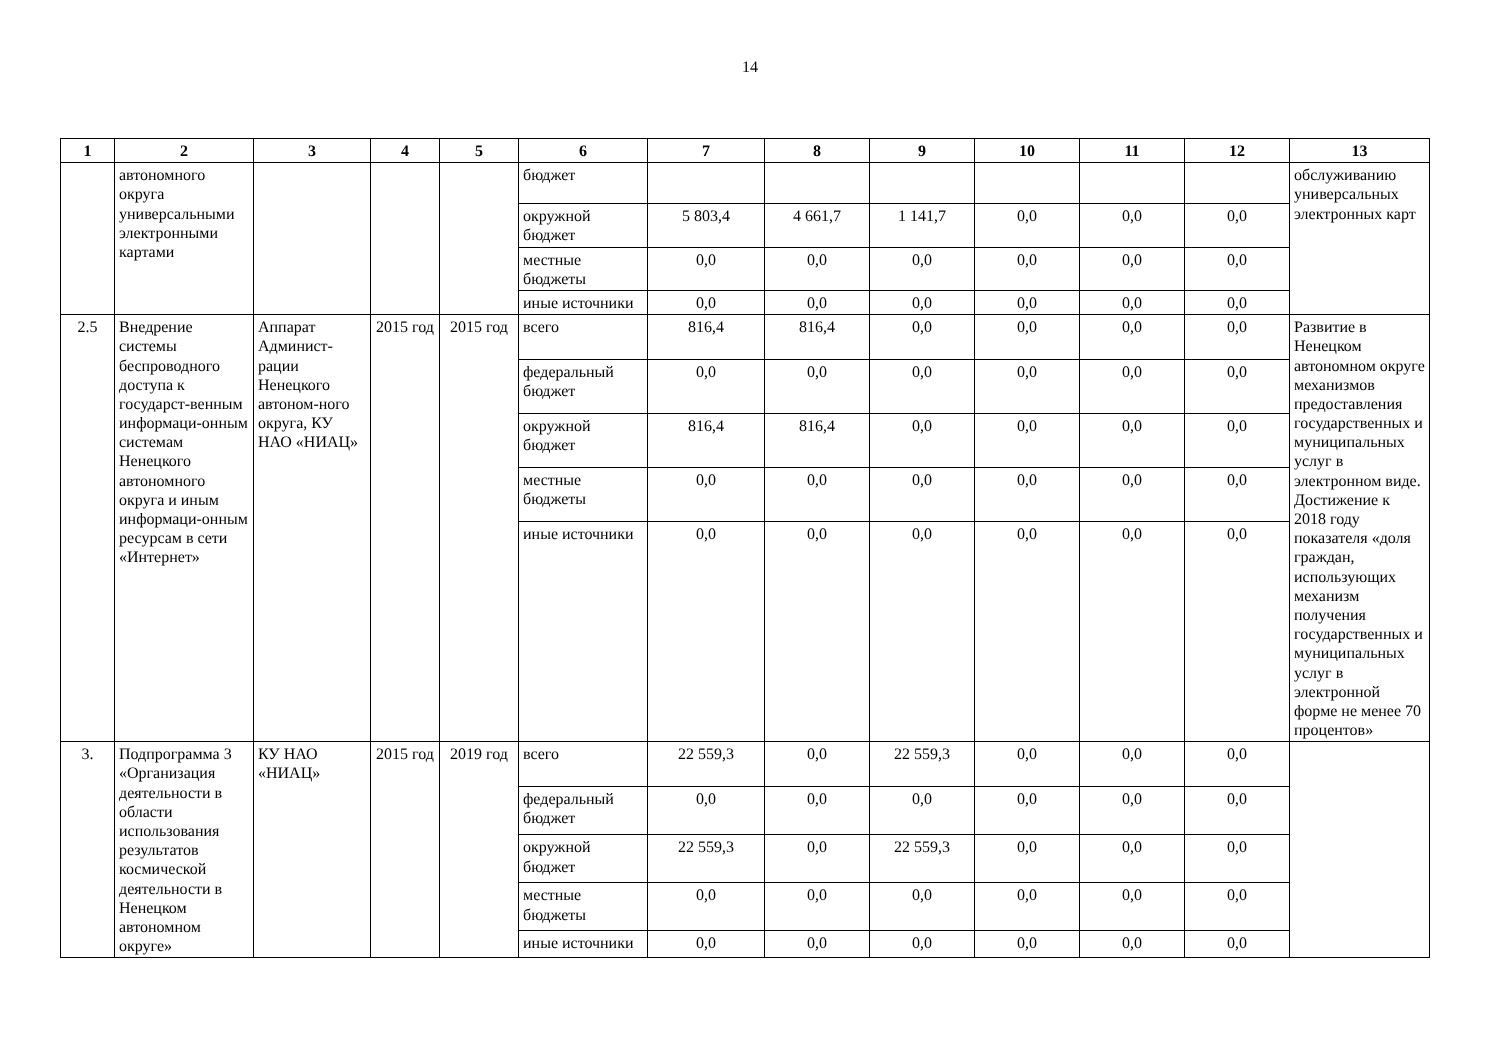14
| 1 | 2 | 3 | 4 | 5 | 6 | 7 | 8 | 9 | 10 | 11 | 12 | 13 |
| --- | --- | --- | --- | --- | --- | --- | --- | --- | --- | --- | --- | --- |
| | автономного округа универсальными электронными картами | | | | бюджет | | | | | | | обслуживанию универсальных электронных карт |
| | | | | | окружной бюджет | 5 803,4 | 4 661,7 | 1 141,7 | 0,0 | 0,0 | 0,0 | |
| | | | | | местные бюджеты | 0,0 | 0,0 | 0,0 | 0,0 | 0,0 | 0,0 | |
| | | | | | иные источники | 0,0 | 0,0 | 0,0 | 0,0 | 0,0 | 0,0 | |
| 2.5 | Внедрение системы беспроводного доступа к государст-венным информаци-онным системам Ненецкого автономного округа и иным информаци-онным ресурсам в сети «Интернет» | Аппарат Админист-рации Ненецкого автоном-ного округа, КУ НАО «НИАЦ» | 2015 год | 2015 год | всего | 816,4 | 816,4 | 0,0 | 0,0 | 0,0 | 0,0 | Развитие в Ненецком автономном округе механизмов предоставления государственных и муниципальных услуг в электронном виде. Достижение к 2018 году показателя «доля граждан, использующих механизм получения государственных и муниципальных услуг в электронной форме не менее 70 процентов» |
| | | | | | федеральный бюджет | 0,0 | 0,0 | 0,0 | 0,0 | 0,0 | 0,0 | |
| | | | | | окружной бюджет | 816,4 | 816,4 | 0,0 | 0,0 | 0,0 | 0,0 | |
| | | | | | местные бюджеты | 0,0 | 0,0 | 0,0 | 0,0 | 0,0 | 0,0 | |
| | | | | | иные источники | 0,0 | 0,0 | 0,0 | 0,0 | 0,0 | 0,0 | |
| 3. | Подпрограмма 3 «Организация деятельности в области использования результатов космической деятельности в Ненецком автономном округе» | КУ НАО «НИАЦ» | 2015 год | 2019 год | всего | 22 559,3 | 0,0 | 22 559,3 | 0,0 | 0,0 | 0,0 | |
| | | | | | федеральный бюджет | 0,0 | 0,0 | 0,0 | 0,0 | 0,0 | 0,0 | |
| | | | | | окружной бюджет | 22 559,3 | 0,0 | 22 559,3 | 0,0 | 0,0 | 0,0 | |
| | | | | | местные бюджеты | 0,0 | 0,0 | 0,0 | 0,0 | 0,0 | 0,0 | |
| | | | | | иные источники | 0,0 | 0,0 | 0,0 | 0,0 | 0,0 | 0,0 | |